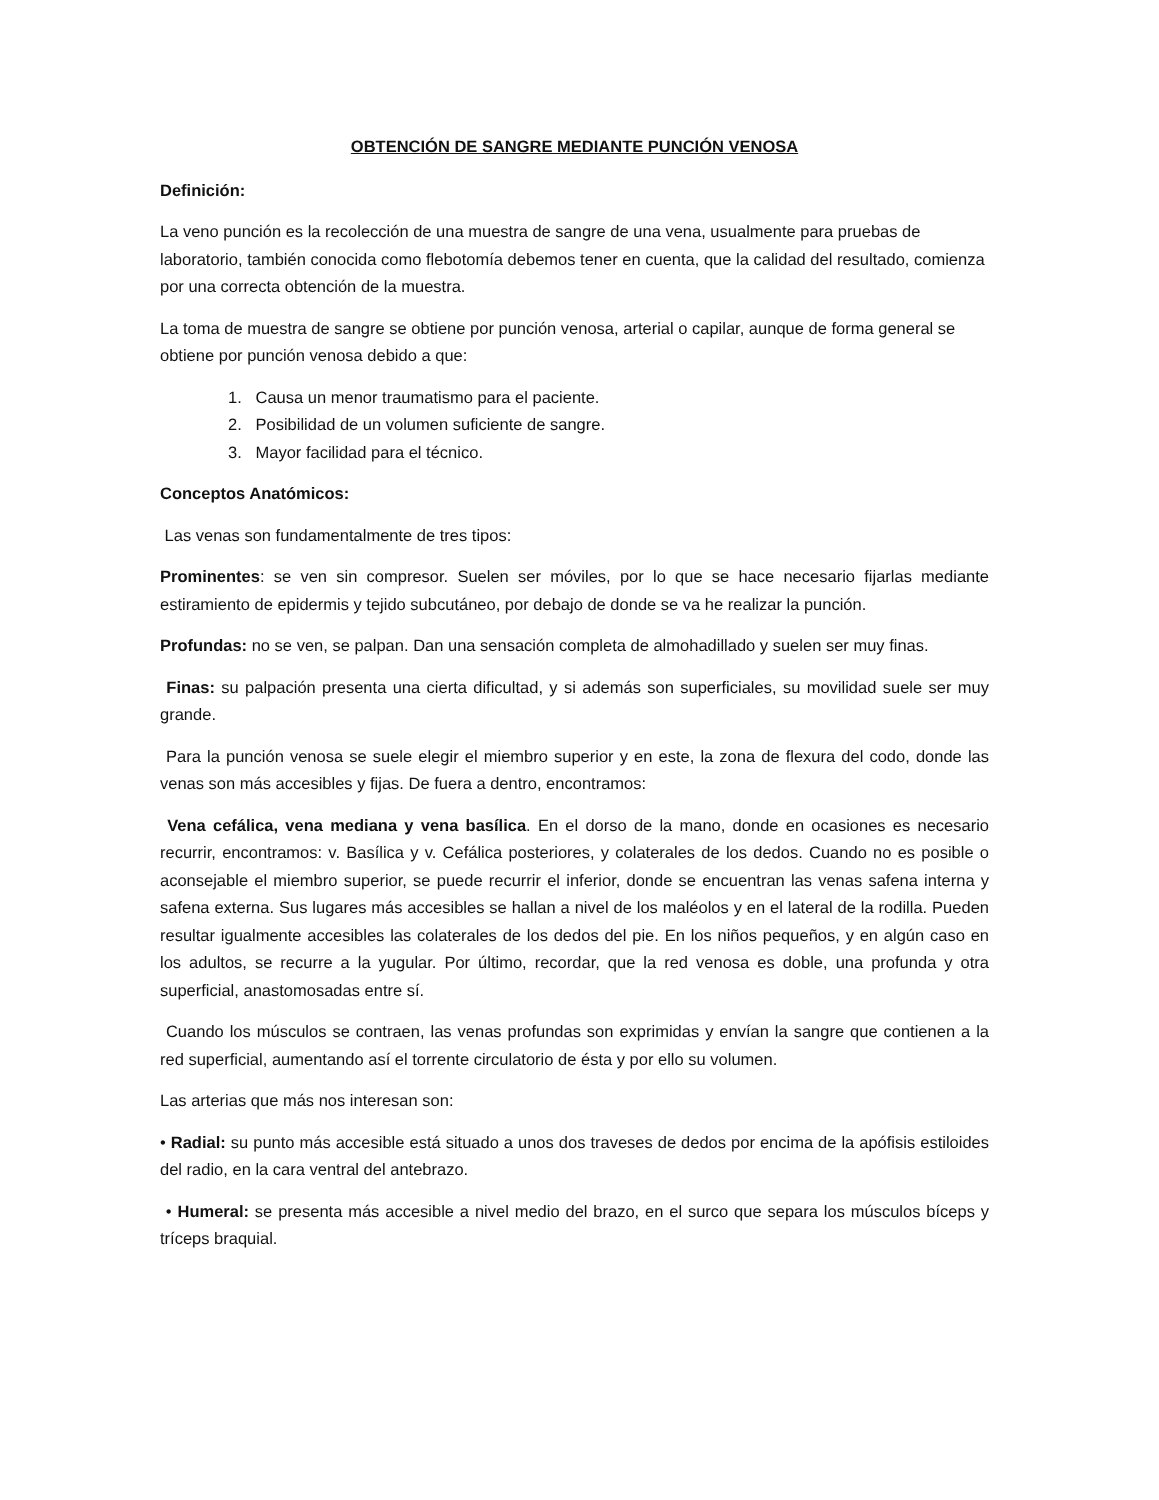OBTENCIÓN DE SANGRE MEDIANTE PUNCIÓN VENOSA
Definición:
La veno punción es la recolección de una muestra de sangre de una vena, usualmente para pruebas de laboratorio, también conocida como flebotomía debemos tener en cuenta, que la calidad del resultado, comienza por una correcta obtención de la muestra.
La toma de muestra de sangre se obtiene por punción venosa, arterial o capilar, aunque de forma general se obtiene por punción venosa debido a que:
1. Causa un menor traumatismo para el paciente.
2. Posibilidad de un volumen suficiente de sangre.
3. Mayor facilidad para el técnico.
Conceptos Anatómicos:
Las venas son fundamentalmente de tres tipos:
Prominentes: se ven sin compresor. Suelen ser móviles, por lo que se hace necesario fijarlas mediante estiramiento de epidermis y tejido subcutáneo, por debajo de donde se va he realizar la punción.
Profundas: no se ven, se palpan. Dan una sensación completa de almohadillado y suelen ser muy finas.
Finas: su palpación presenta una cierta dificultad, y si además son superficiales, su movilidad suele ser muy grande.
Para la punción venosa se suele elegir el miembro superior y en este, la zona de flexura del codo, donde las venas son más accesibles y fijas. De fuera a dentro, encontramos:
Vena cefálica, vena mediana y vena basílica. En el dorso de la mano, donde en ocasiones es necesario recurrir, encontramos: v. Basílica y v. Cefálica posteriores, y colaterales de los dedos. Cuando no es posible o aconsejable el miembro superior, se puede recurrir el inferior, donde se encuentran las venas safena interna y safena externa. Sus lugares más accesibles se hallan a nivel de los maléolos y en el lateral de la rodilla. Pueden resultar igualmente accesibles las colaterales de los dedos del pie. En los niños pequeños, y en algún caso en los adultos, se recurre a la yugular. Por último, recordar, que la red venosa es doble, una profunda y otra superficial, anastomosadas entre sí.
Cuando los músculos se contraen, las venas profundas son exprimidas y envían la sangre que contienen a la red superficial, aumentando así el torrente circulatorio de ésta y por ello su volumen.
Las arterias que más nos interesan son:
• Radial: su punto más accesible está situado a unos dos traveses de dedos por encima de la apófisis estiloides del radio, en la cara ventral del antebrazo.
• Humeral: se presenta más accesible a nivel medio del brazo, en el surco que separa los músculos bíceps y tríceps braquial.